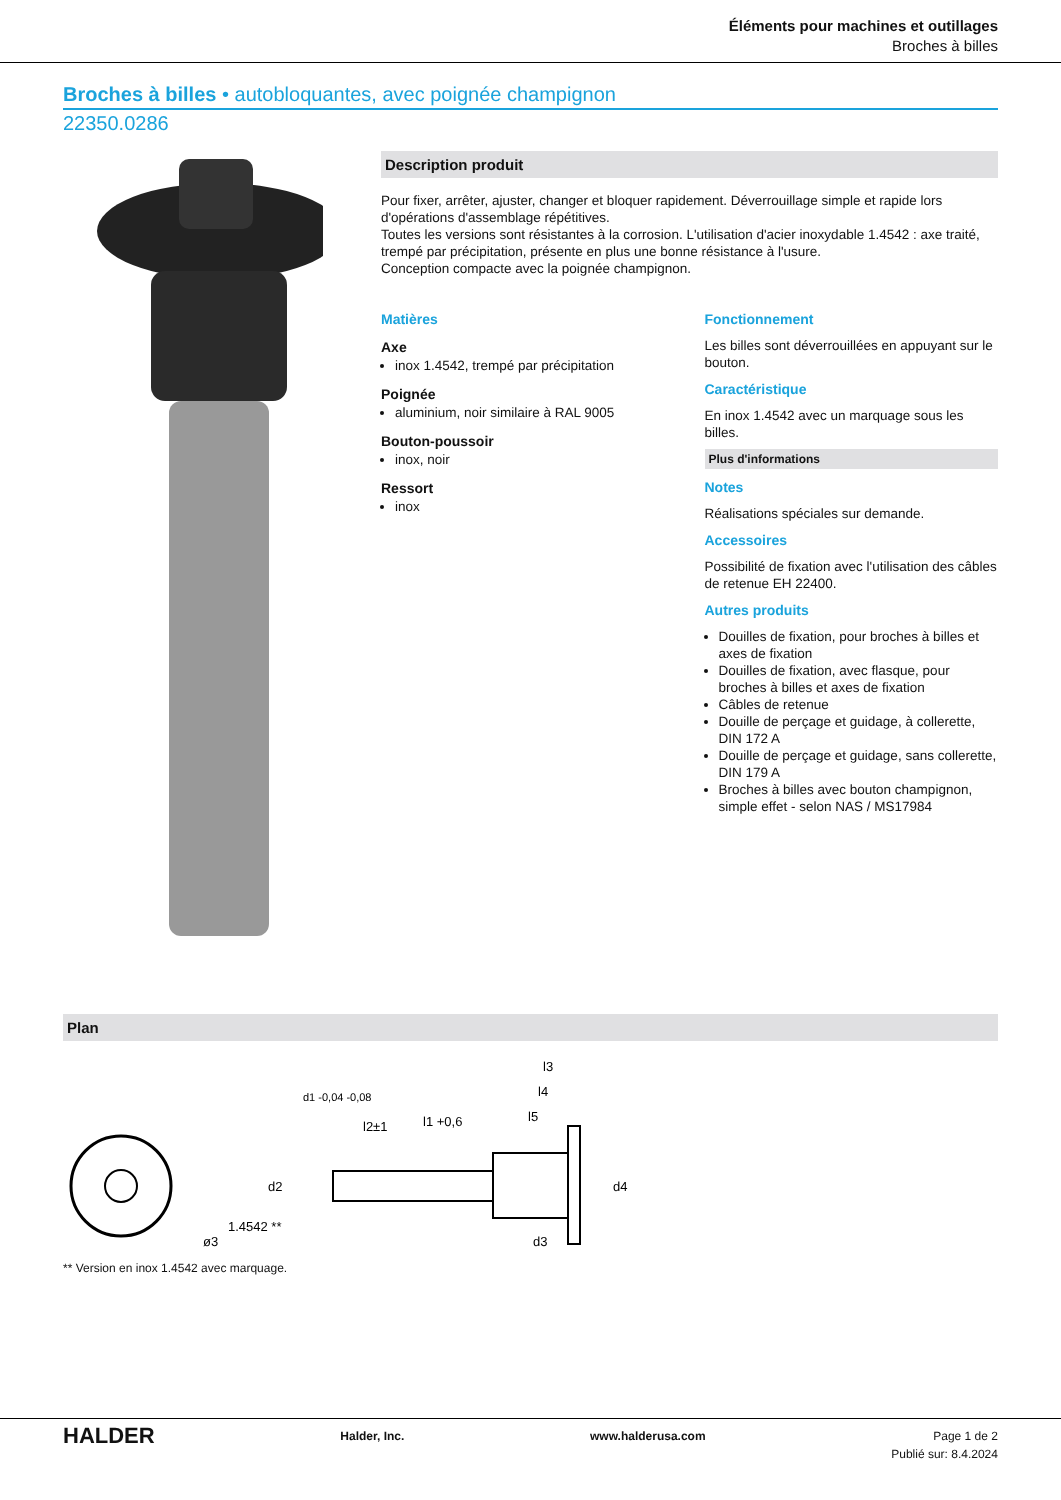Éléments pour machines et outillages
Broches à billes
Broches à billes • autobloquantes, avec poignée champignon
22350.0286
Description produit
Pour fixer, arrêter, ajuster, changer et bloquer rapidement. Déverrouillage simple et rapide lors d'opérations d'assemblage répétitives.
Toutes les versions sont résistantes à la corrosion. L'utilisation d'acier inoxydable 1.4542 : axe traité, trempé par précipitation, présente en plus une bonne résistance à l'usure.
Conception compacte avec la poignée champignon.
Matières
Axe
inox 1.4542, trempé par précipitation
Poignée
aluminium, noir similaire à RAL 9005
Bouton-poussoir
inox, noir
Ressort
inox
Fonctionnement
Les billes sont déverrouillées en appuyant sur le bouton.
Caractéristique
En inox 1.4542 avec un marquage sous les billes.
Plus d'informations
Notes
Réalisations spéciales sur demande.
Accessoires
Possibilité de fixation avec l'utilisation des câbles de retenue EH 22400.
Autres produits
Douilles de fixation, pour broches à billes et axes de fixation
Douilles de fixation, avec flasque, pour broches à billes et axes de fixation
Câbles de retenue
Douille de perçage et guidage, à collerette, DIN 172 A
Douille de perçage et guidage, sans collerette, DIN 179 A
Broches à billes avec bouton champignon, simple effet - selon NAS / MS17984
Plan
ø3
1.4542 **
l2±1
l1 +0,6
l3
l4
l5
d1 -0,04 -0,08
d2
d3
d4
** Version en inox 1.4542 avec marquage.
HALDER Halder, Inc. www.halderusa.com Page 1 de 2
Publié sur: 8.4.2024